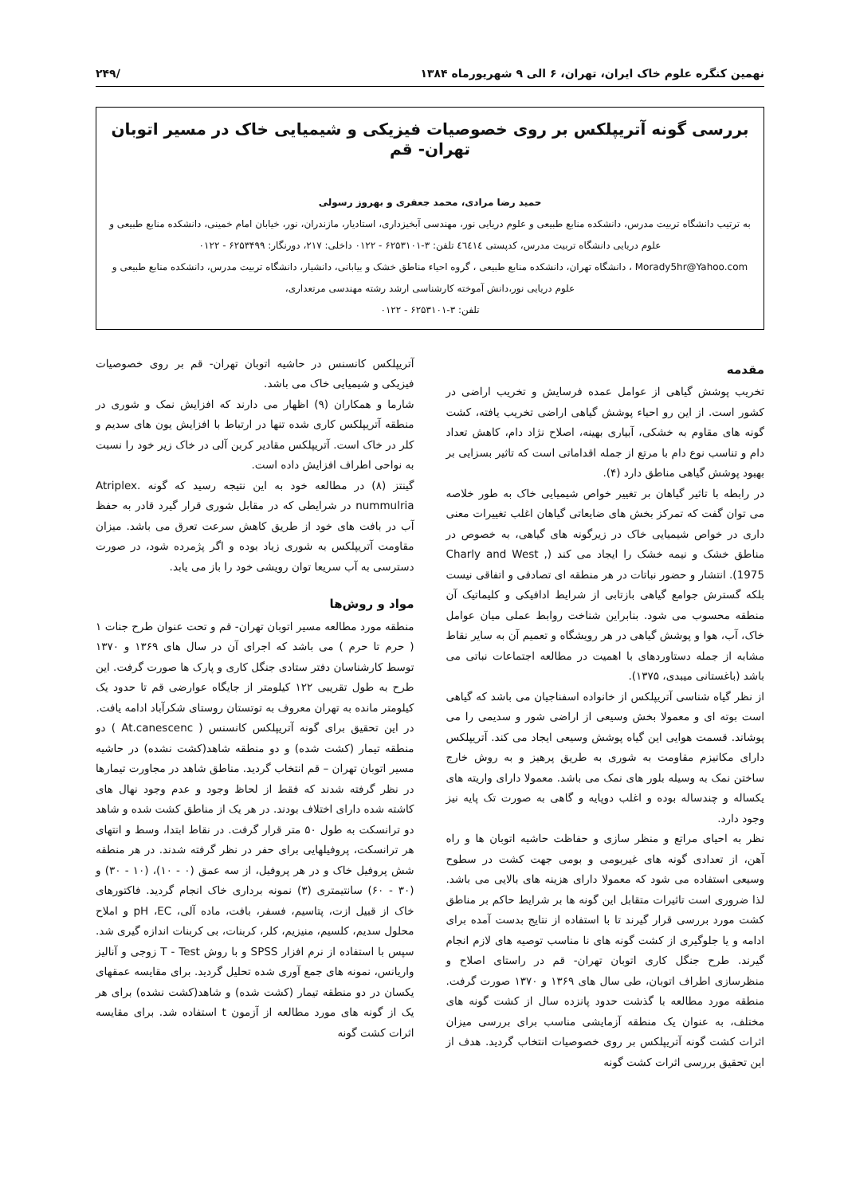نهمین کنگره علوم خاک ایران، تهران، ۶ الی ۹ شهریورماه ۱۳۸۴ /۲۴۹
بررسی گونه آتریپلکس بر روی خصوصیات فیزیکی و شیمیایی خاک در مسیر اتوبان تهران- قم
حمید رضا مرادی، محمد جعفری و بهروز رسولی
به ترتیب دانشگاه تربیت مدرس، دانشکده منابع طبیعی و علوم دریایی نور، مهندسی آبخیزداری، استادیار، مازندران، نور، خیابان امام خمینی، دانشکده منابع طبیعی و علوم دریایی دانشگاه تربیت مدرس، کدپستی ٤٦٤١٤ تلفن: ۳-۶۲۵۳۱۰۱ - ۰۱۲۲ داخلی: ۲۱۷، دورنگار: ۶۲۵۳۴۹۹ - ۰۱۲۲
Morady5hr@Yahoo.com ، دانشگاه تهران، دانشکده منابع طبیعی ، گروه احیاء مناطق خشک و بیابانی، دانشیار، دانشگاه تربیت مدرس، دانشکده منابع طبیعی و علوم دریایی نور،دانش آموخته کارشناسی ارشد رشته مهندسی مرتعداری،
تلفن: ۳-۶۲۵۳۱۰۱ - ۰۱۲۲
مقدمه
تخریب پوشش گیاهی از عوامل عمده فرسایش و تخریب اراضی در کشور است. از این رو احیاء پوشش گیاهی اراضی تخریب یافته، کشت گونه های مقاوم به خشکی، آبیاری بهینه، اصلاح نژاد دام، کاهش تعداد دام و تناسب نوع دام با مرتع از جمله اقداماتی است که تاثیر بسزایی بر بهبود پوشش گیاهی مناطق دارد (۴).
در رابطه با تاثیر گیاهان بر تغییر خواص شیمیایی خاک به طور خلاصه می توان گفت که تمرکز بخش های ضایعاتی گیاهان اغلب تغییرات معنی داری در خواص شیمیایی خاک در زیرگونه های گیاهی، به خصوص در مناطق خشک و نیمه خشک را ایجاد می کند (Charly and West , 1975). انتشار و حضور نباتات در هر منطقه ای تصادفی و اتفاقی نیست بلکه گسترش جوامع گیاهی بازتابی از شرایط ادافیکی و کلیماتیک آن منطقه محسوب می شود. بنابراین شناخت روابط عملی میان عوامل خاک، آب، هوا و پوشش گیاهی در هر رویشگاه و تعمیم آن به سایر نقاط مشابه از جمله دستاوردهای با اهمیت در مطالعه اجتماعات نباتی می باشد (باغستانی میبدی، ۱۳۷۵).
از نظر گیاه شناسی آتریپلکس از خانواده اسفناجیان می باشد که گیاهی است بوته ای و معمولا بخش وسیعی از اراضی شور و سدیمی را می پوشاند. قسمت هوایی این گیاه پوشش وسیعی ایجاد می کند. آتریپلکس دارای مکانیزم مقاومت به شوری به طریق پرهیز و به روش خارج ساختن نمک به وسیله بلور های نمک می باشد. معمولا دارای واریته های یکساله و چندساله بوده و اغلب دوپایه و گاهی به صورت تک پایه نیز وجود دارد.
نظر به احیای مراتع و منظر سازی و حفاظت حاشیه اتوبان ها و راه آهن، از تعدادی گونه های غیربومی و بومی جهت کشت در سطوح وسیعی استفاده می شود که معمولا دارای هزینه های بالایی می باشد. لذا ضروری است تاثیرات متقابل این گونه ها بر شرایط حاکم بر مناطق کشت مورد بررسی قرار گیرند تا با استفاده از نتایج بدست آمده برای ادامه و یا جلوگیری از کشت گونه های نا مناسب توصیه های لازم انجام گیرند. طرح جنگل کاری اتوبان تهران- قم در راستای اصلاح و منظرسازی اطراف اتوبان، طی سال های ۱۳۶۹ و ۱۳۷۰ صورت گرفت. منطقه مورد مطالعه با گذشت حدود پانزده سال از کشت گونه های مختلف، به عنوان یک منطقه آزمایشی مناسب برای بررسی میزان اثرات کشت گونه آتریپلکس بر روی خصوصیات انتخاب گردید. هدف از این تحقیق بررسی اثرات کشت گونه
آتریپلکس کانسنس در حاشیه اتوبان تهران- قم بر روی خصوصیات فیزیکی و شیمیایی خاک می باشد.
شارما و همکاران (۹) اظهار می دارند که افزایش نمک و شوری در منطقه آتریپلکس کاری شده تنها در ارتباط با افزایش یون های سدیم و کلر در خاک است. آتریپلکس مقادیر کربن آلی در خاک زیر خود را نسبت به نواحی اطراف افزایش داده است.
گینتز (۸) در مطالعه خود به این نتیجه رسید که گونه Atriplex. nummulria در شرایطی که در مقابل شوری قرار گیرد قادر به حفظ آب در بافت های خود از طریق کاهش سرعت تعرق می باشد. میزان مقاومت آتریپلکس به شوری زیاد بوده و اگر پژمرده شود، در صورت دسترسی به آب سریعا توان رویشی خود را باز می یابد.
مواد و روش‌ها
منطقه مورد مطالعه مسیر اتوبان تهران- قم و تحت عنوان طرح جنات ۱ ( حرم تا حرم ) می باشد که اجرای آن در سال های ۱۳۶۹ و ۱۳۷۰ توسط کارشناسان دفتر ستادی جنگل کاری و پارک ها صورت گرفت. این طرح به طول تقریبی ۱۲۲ کیلومتر از جایگاه عوارضی قم تا حدود یک کیلومتر مانده به تهران معروف به توتستان روستای شکرآباد ادامه یافت.
در این تحقیق برای گونه آتریپلکس کانسنس ( At.canescenc ) دو منطقه تیمار (کشت شده) و دو منطقه شاهد(کشت نشده) در حاشیه مسیر اتوبان تهران – قم انتخاب گردید. مناطق شاهد در مجاورت تیمارها در نظر گرفته شدند که فقط از لحاظ وجود و عدم وجود نهال های کاشته شده دارای اختلاف بودند. در هر یک از مناطق کشت شده و شاهد دو ترانسکت به طول ۵۰ متر قرار گرفت. در نقاط ابتدا، وسط و انتهای هر ترانسکت، پروفیلهایی برای حفر در نظر گرفته شدند. در هر منطقه شش پروفیل خاک و در هر پروفیل، از سه عمق (۰ - ۱۰)، (۱۰ - ۳۰) و (۳۰ - ۶۰) سانتیمتری (۳) نمونه برداری خاک انجام گردید. فاکتورهای خاک از قبیل ازت، پتاسیم، فسفر، بافت، ماده آلی، pH ،EC و املاح محلول سدیم، کلسیم، منیزیم، کلر، کربنات، بی کربنات اندازه گیری شد. سپس با استفاده از نرم افزار SPSS و با روش T - Test زوجی و آنالیز واریانس، نمونه های جمع آوری شده تحلیل گردید. برای مقایسه عمقهای یکسان در دو منطقه تیمار (کشت شده) و شاهد(کشت نشده) برای هر یک از گونه های مورد مطالعه از آزمون t استفاده شد. برای مقایسه اثرات کشت گونه